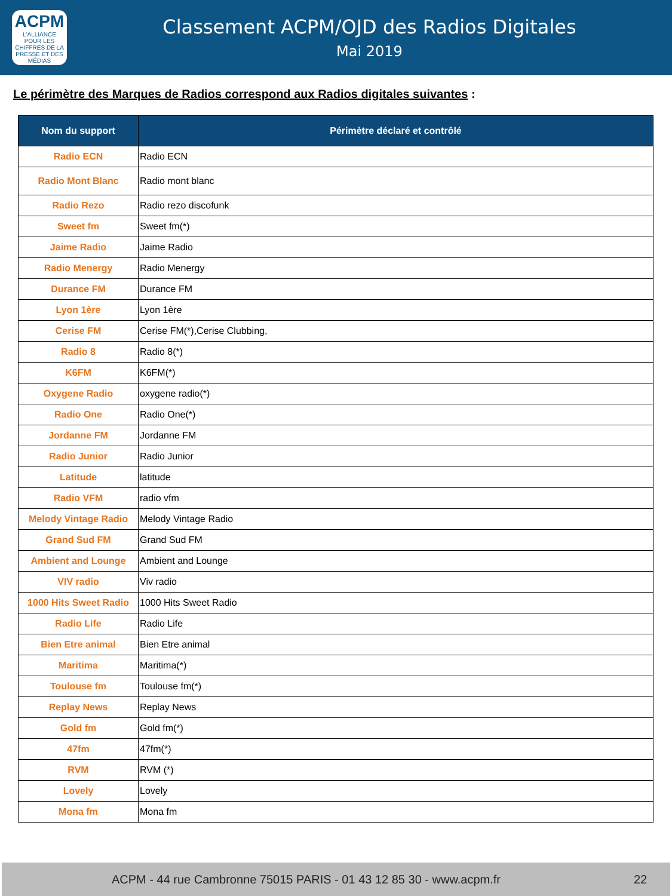ACPM
L'ALLIANCE
POUR LES CHIFFRES DE LA PRESSE ET DES MÉDIAS
Classement ACPM/OJD des Radios Digitales
Mai 2019
Le périmètre des Marques de Radios correspond aux Radios digitales suivantes :
| Nom du support | Périmètre déclaré et contrôlé |
| --- | --- |
| Radio ECN | Radio ECN |
| Radio Mont Blanc | Radio mont blanc |
| Radio Rezo | Radio rezo discofunk |
| Sweet fm | Sweet fm(*) |
| Jaime Radio | Jaime Radio |
| Radio Menergy | Radio Menergy |
| Durance FM | Durance FM |
| Lyon 1ère | Lyon 1ère |
| Cerise FM | Cerise FM(*),Cerise Clubbing, |
| Radio 8 | Radio 8(*) |
| K6FM | K6FM(*) |
| Oxygene Radio | oxygene radio(*) |
| Radio One | Radio One(*) |
| Jordanne FM | Jordanne FM |
| Radio Junior | Radio Junior |
| Latitude | latitude |
| Radio VFM | radio vfm |
| Melody Vintage Radio | Melody Vintage Radio |
| Grand Sud FM | Grand Sud FM |
| Ambient and Lounge | Ambient and Lounge |
| VIV radio | Viv radio |
| 1000 Hits Sweet Radio | 1000 Hits Sweet Radio |
| Radio Life | Radio Life |
| Bien Etre animal | Bien Etre animal |
| Maritima | Maritima(*) |
| Toulouse fm | Toulouse fm(*) |
| Replay News | Replay News |
| Gold fm | Gold fm(*) |
| 47fm | 47fm(*) |
| RVM | RVM (*) |
| Lovely | Lovely |
| Mona fm | Mona fm |
ACPM - 44 rue Cambronne 75015 PARIS - 01 43 12 85 30 - www.acpm.fr 22